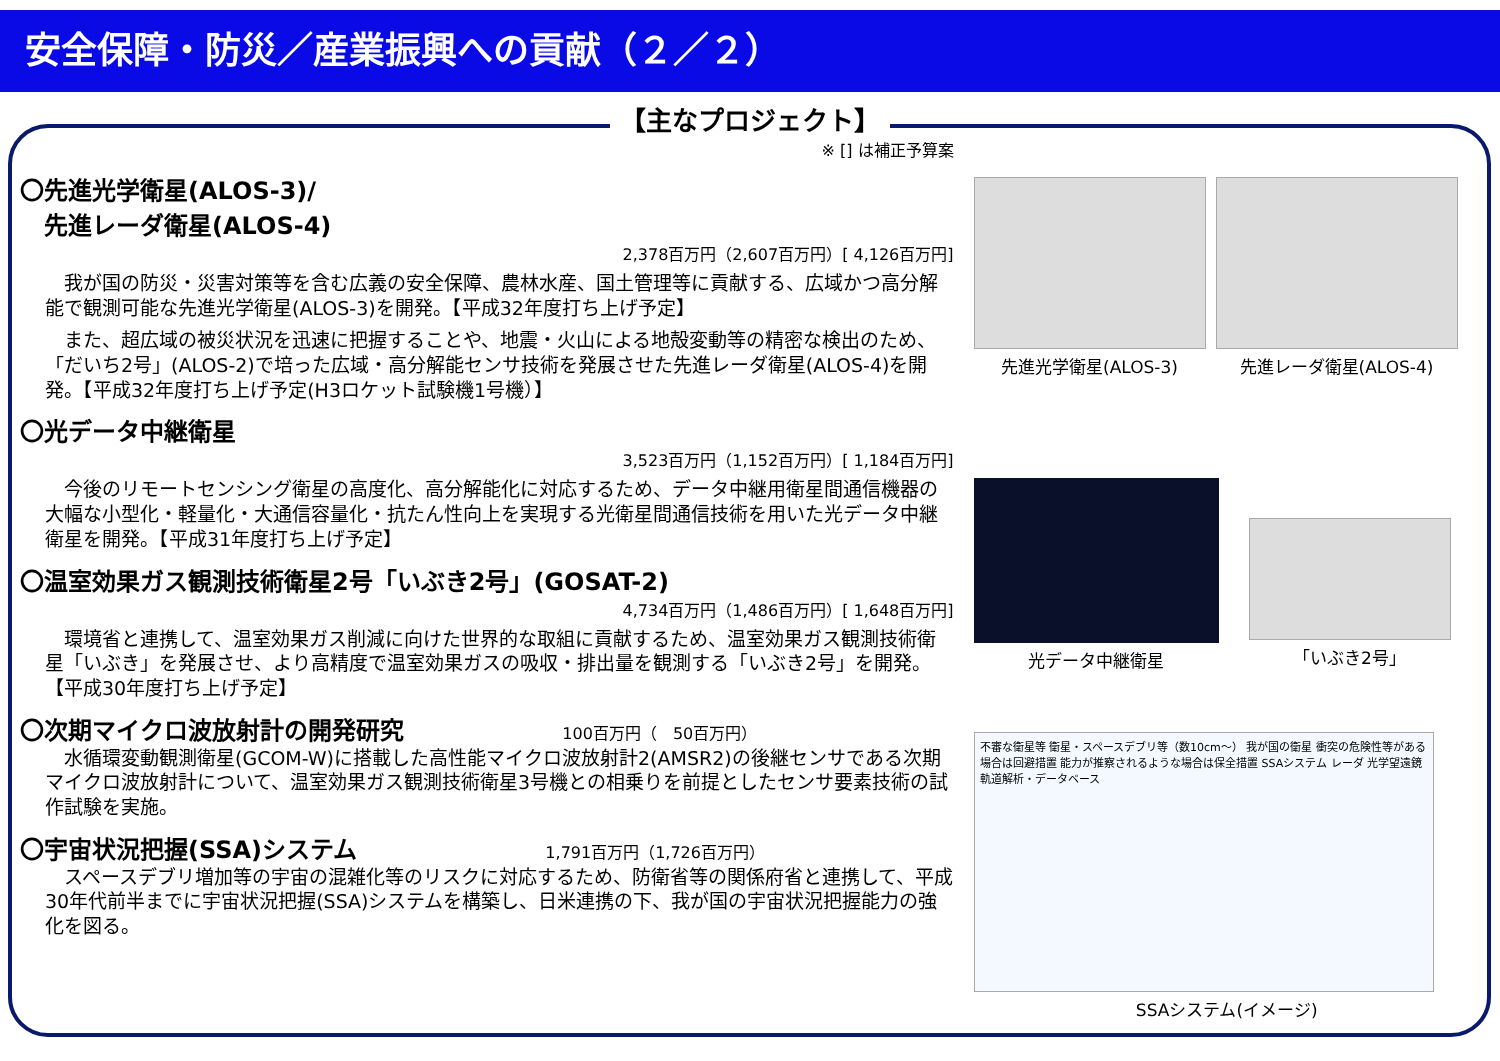安全保障・防災／産業振興への貢献（２／２）
【主なプロジェクト】
※ [] は補正予算案
〇先進光学衛星(ALOS-3)/
　先進レーダ衛星(ALOS-4)
2,378百万円（2,607百万円）[ 4,126百万円]
我が国の防災・災害対策等を含む広義の安全保障、農林水産、国土管理等に貢献する、広域かつ高分解能で観測可能な先進光学衛星(ALOS-3)を開発。【平成32年度打ち上げ予定】
また、超広域の被災状況を迅速に把握することや、地震・火山による地殻変動等の精密な検出のため、「だいち2号」(ALOS-2)で培った広域・高分解能センサ技術を発展させた先進レーダ衛星(ALOS-4)を開発。【平成32年度打ち上げ予定(H3ロケット試験機1号機）】
〇光データ中継衛星
3,523百万円（1,152百万円）[ 1,184百万円]
今後のリモートセンシング衛星の高度化、高分解能化に対応するため、データ中継用衛星間通信機器の大幅な小型化・軽量化・大通信容量化・抗たん性向上を実現する光衛星間通信技術を用いた光データ中継衛星を開発。【平成31年度打ち上げ予定】
〇温室効果ガス観測技術衛星2号「いぶき2号」(GOSAT-2)
4,734百万円（1,486百万円）[ 1,648百万円]
環境省と連携して、温室効果ガス削減に向けた世界的な取組に貢献するため、温室効果ガス観測技術衛星「いぶき」を発展させ、より高精度で温室効果ガスの吸収・排出量を観測する「いぶき2号」を開発。【平成30年度打ち上げ予定】
〇次期マイクロ波放射計の開発研究 100百万円（　50百万円）
水循環変動観測衛星(GCOM-W)に搭載した高性能マイクロ波放射計2(AMSR2)の後継センサである次期マイクロ波放射計について、温室効果ガス観測技術衛星3号機との相乗りを前提としたセンサ要素技術の試作試験を実施。
〇宇宙状況把握(SSA)システム 1,791百万円（1,726百万円）
スペースデブリ増加等の宇宙の混雑化等のリスクに対応するため、防衛省等の関係府省と連携して、平成30年代前半までに宇宙状況把握(SSA)システムを構築し、日米連携の下、我が国の宇宙状況把握能力の強化を図る。
先進光学衛星(ALOS-3) 先進レーダ衛星(ALOS-4)
光データ中継衛星 「いぶき2号」
不審な衛星等 衛星・スペースデブリ等（数10cm〜） 我が国の衛星 衝突の危険性等がある場合は回避措置 能力が推察されるような場合は保全措置 SSAシステム レーダ 光学望遠鏡 軌道解析・データベース
SSAシステム(イメージ)